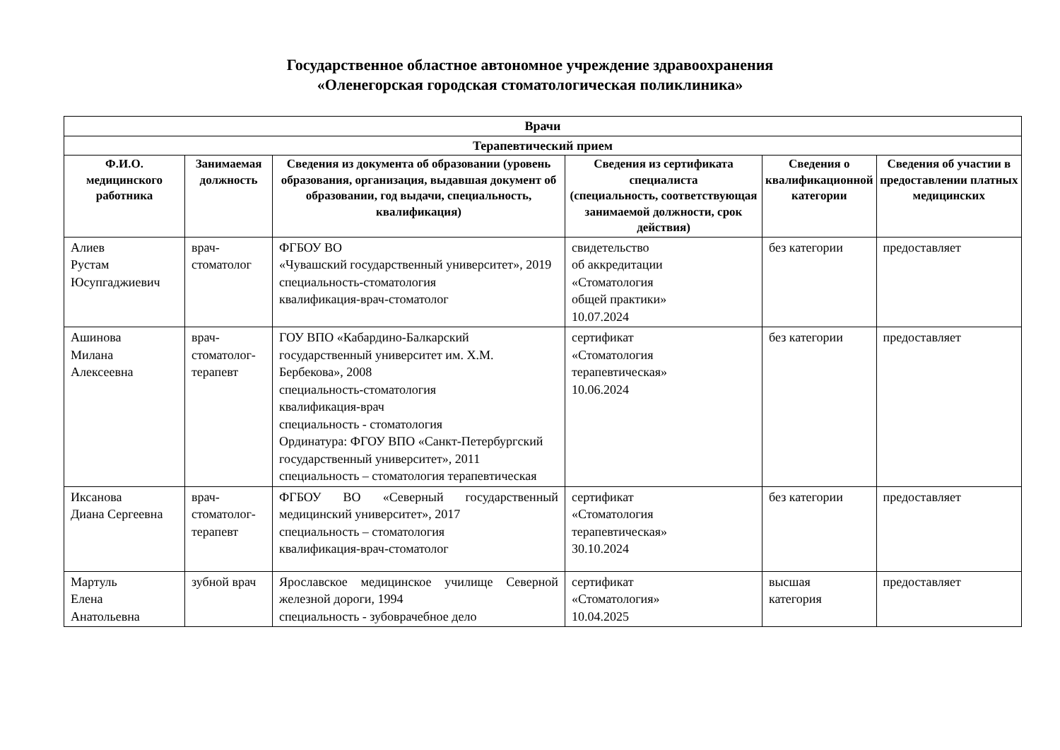Государственное областное автономное учреждение здравоохранения
«Оленегорская городская стоматологическая поликлиника»
| Врачи | | | | | |
| Терапевтический прием | | | | | |
| Ф.И.О. медицинского работника | Занимаемая должность | Сведения из документа об образовании (уровень образования, организация, выдавшая документ об образовании, год выдачи, специальность, квалификация) | Сведения из сертификата специалиста (специальность, соответствующая занимаемой должности, срок действия) | Сведения о квалификационной категории | Сведения об участии в предоставлении платных медицинских |
| Алиев Рустам Юсупгаджиевич | врач-стоматолог | ФГБОУ ВО «Чувашский государственный университет», 2019 специальность-стоматология квалификация-врач-стоматолог | свидетельство об аккредитации «Стоматология общей практики» 10.07.2024 | без категории | предоставляет |
| Ашинова Милана Алексеевна | врач-стоматолог-терапевт | ГОУ ВПО «Кабардино-Балкарский государственный университет им. Х.М. Бербекова», 2008 специальность-стоматология квалификация-врач специальность - стоматология Ординатура: ФГОУ ВПО «Санкт-Петербургский государственный университет», 2011 специальность – стоматология терапевтическая | сертификат «Стоматология терапевтическая» 10.06.2024 | без категории | предоставляет |
| Иксанова Диана Сергеевна | врач-стоматолог-терапевт | ФГБОУ ВО «Северный государственный медицинский университет», 2017 специальность – стоматология квалификация-врач-стоматолог | сертификат «Стоматология терапевтическая» 30.10.2024 | без категории | предоставляет |
| Мартуль Елена Анатольевна | зубной врач | Ярославское медицинское училище Северной железной дороги, 1994 специальность - зубоврачебное дело | сертификат «Стоматология» 10.04.2025 | высшая категория | предоставляет |